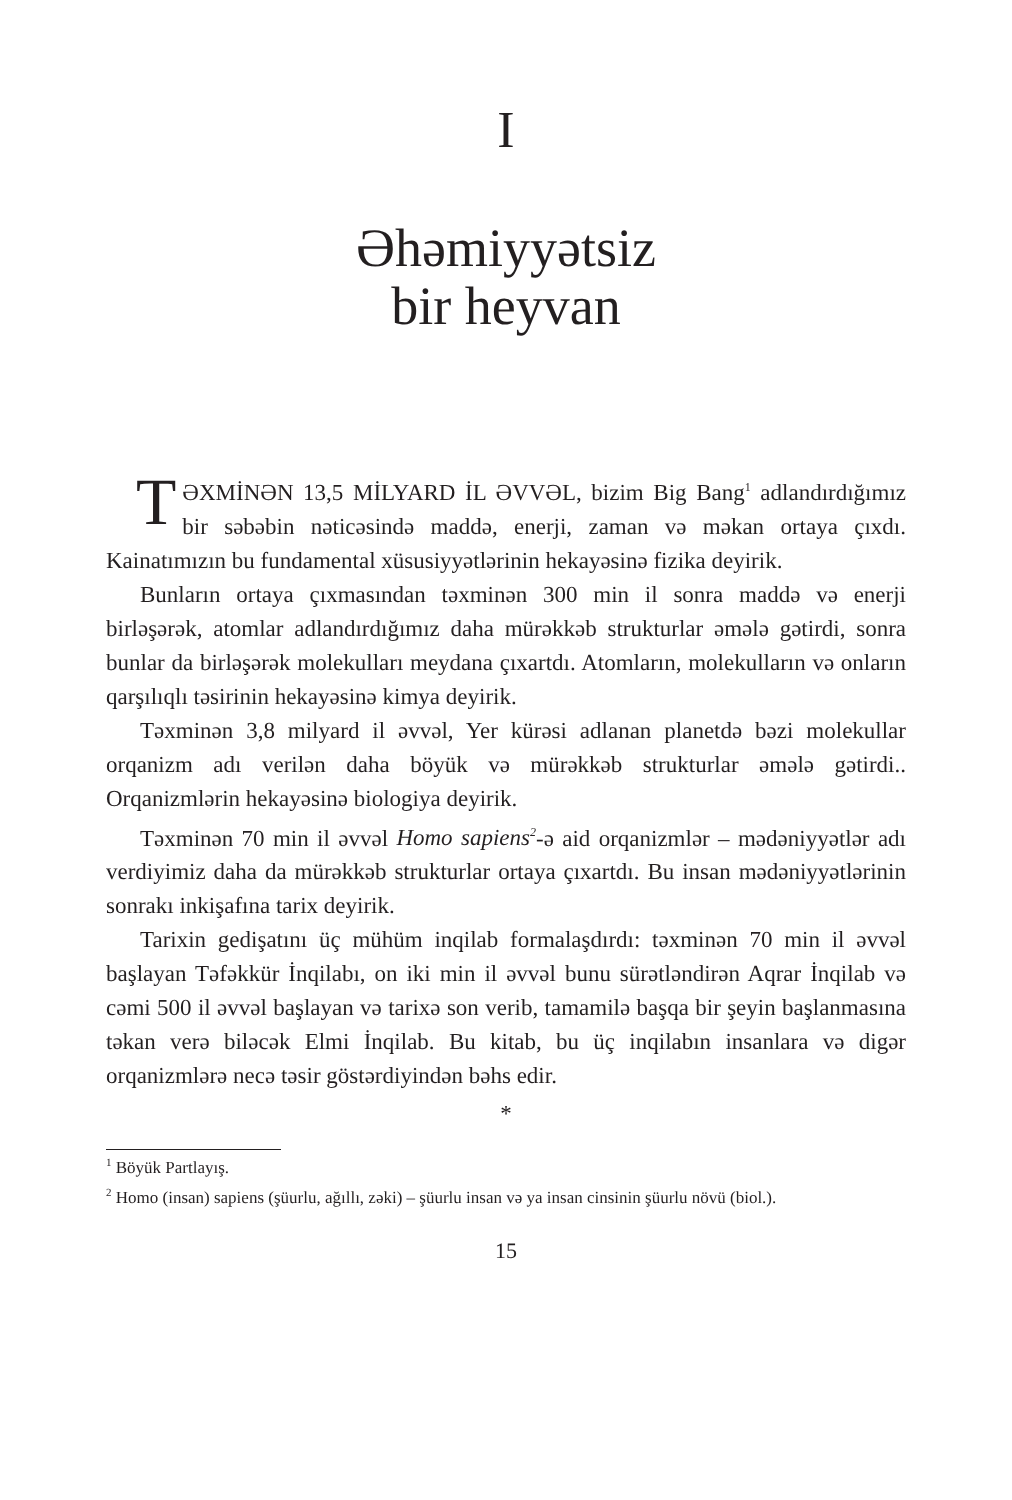I
Əhəmiyyətsiz
bir heyvan
TƏXMİNƏN 13,5 MİLYARD İL ƏVVƏL, bizim Big Bang<sup>1</sup> adlandırdığımız bir səbəbin nəticəsində maddə, enerji, zaman və məkan ortaya çıxdı. Kainatımızın bu fundamental xüsusiyyətlərinin hekayəsinə fizika deyirik.
Bunların ortaya çıxmasından təxminən 300 min il sonra maddə və enerji birləşərək, atomlar adlandırdığımız daha mürəkkəb strukturlar əmələ gətirdi, sonra bunlar da birləşərək molekulları meydana çıxartdı. Atomların, molekulların və onların qarşılıqlı təsirinin hekayəsinə kimya deyirik.
Təxminən 3,8 milyard il əvvəl, Yer kürəsi adlanan planetdə bəzi molekullar orqanizm adı verilən daha böyük və mürəkkəb strukturlar əmələ gətirdi.. Orqanizmlərin hekayəsinə biologiya deyirik.
Təxminən 70 min il əvvəl Homo sapiens<sup>2</sup>-ə aid orqanizmlər – mədəniyyətlər adı verdiyimiz daha da mürəkkəb strukturlar ortaya çıxartdı. Bu insan mədəniyyətlərinin sonrakı inkişafına tarix deyirik.
Tarixin gedişatını üç mühüm inqilab formalaşdırdı: təxminən 70 min il əvvəl başlayan Təfəkkür İnqilabı, on iki min il əvvəl bunu sürətləndirən Aqrar İnqilab və cəmi 500 il əvvəl başlayan və tarixə son verib, tamamilə başqa bir şeyin başlanmasına təkan verə biləcək Elmi İnqilab. Bu kitab, bu üç inqilabın insanlara və digər orqanizmlərə necə təsir göstərdiyindən bəhs edir.
*
<sup>1</sup> Böyük Partlayış.
<sup>2</sup> Homo (insan) sapiens (şüurlu, ağıllı, zəki) – şüurlu insan və ya insan cinsinin şüurlu növü (biol.).
15